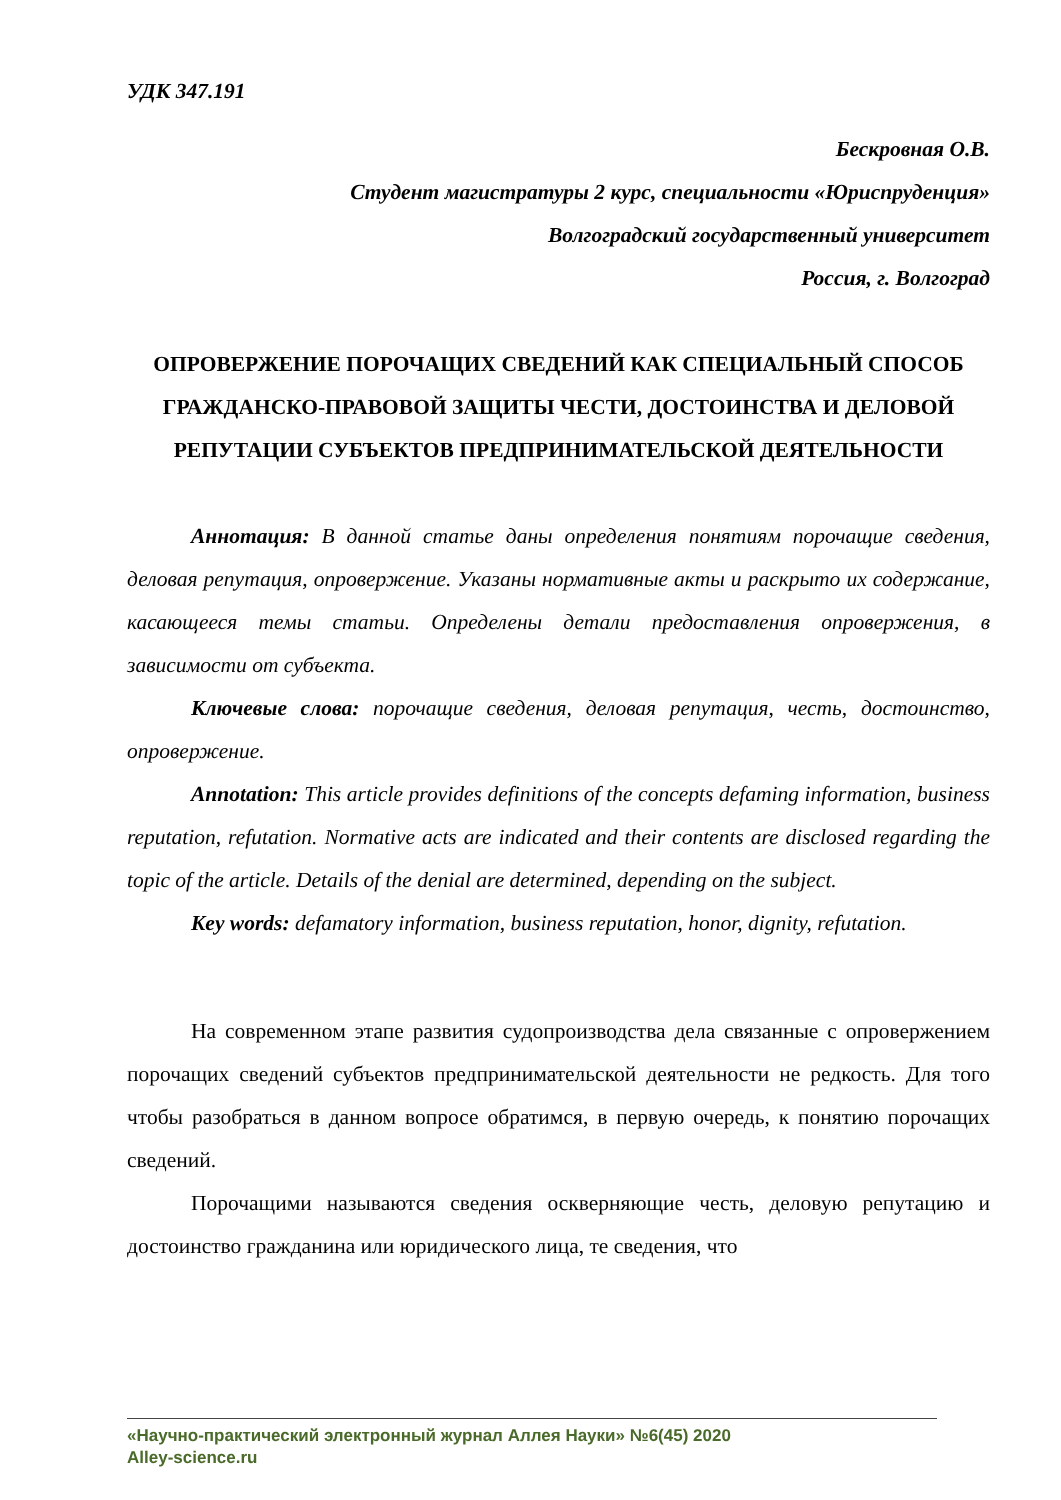УДК 347.191
Бескровная О.В.
Студент магистратуры 2 курс, специальности «Юриспруденция»
Волгоградский государственный университет
Россия, г. Волгоград
ОПРОВЕРЖЕНИЕ ПОРОЧАЩИХ СВЕДЕНИЙ КАК СПЕЦИАЛЬНЫЙ СПОСОБ ГРАЖДАНСКО-ПРАВОВОЙ ЗАЩИТЫ ЧЕСТИ, ДОСТОИНСТВА И ДЕЛОВОЙ РЕПУТАЦИИ СУБЪЕКТОВ ПРЕДПРИНИМАТЕЛЬСКОЙ ДЕЯТЕЛЬНОСТИ
Аннотация: В данной статье даны определения понятиям порочащие сведения, деловая репутация, опровержение. Указаны нормативные акты и раскрыто их содержание, касающееся темы статьи. Определены детали предоставления опровержения, в зависимости от субъекта.
Ключевые слова: порочащие сведения, деловая репутация, честь, достоинство, опровержение.
Annotation: This article provides definitions of the concepts defaming information, business reputation, refutation. Normative acts are indicated and their contents are disclosed regarding the topic of the article. Details of the denial are determined, depending on the subject.
Key words: defamatory information, business reputation, honor, dignity, refutation.
На современном этапе развития судопроизводства дела связанные с опровержением порочащих сведений субъектов предпринимательской деятельности не редкость. Для того чтобы разобраться в данном вопросе обратимся, в первую очередь, к понятию порочащих сведений.
Порочащими называются сведения оскверняющие честь, деловую репутацию и достоинство гражданина или юридического лица, те сведения, что
«Научно-практический электронный журнал Аллея Науки» №6(45) 2020
Alley-science.ru